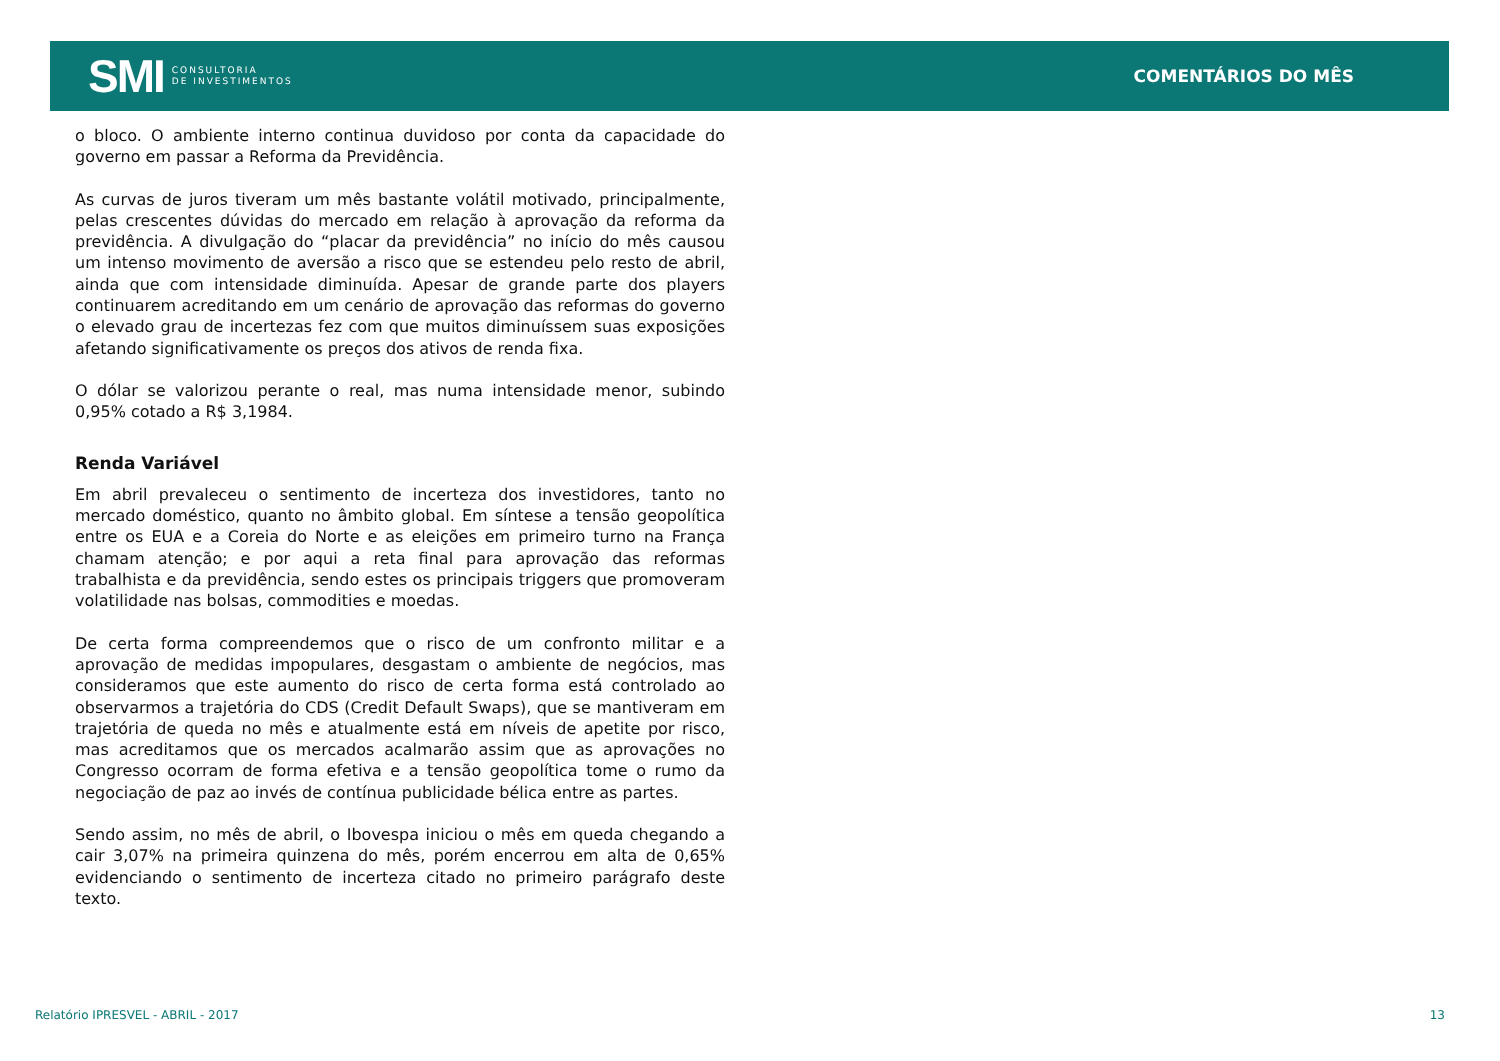SMI CONSULTORIA
DE INVESTIMENTOS
COMENTÁRIOS DO MÊS
o bloco. O ambiente interno continua duvidoso por conta da capacidade do governo em passar a Reforma da Previdência.
As curvas de juros tiveram um mês bastante volátil motivado, principalmente, pelas crescentes dúvidas do mercado em relação à aprovação da reforma da previdência. A divulgação do “placar da previdência” no início do mês causou um intenso movimento de aversão a risco que se estendeu pelo resto de abril, ainda que com intensidade diminuída. Apesar de grande parte dos players continuarem acreditando em um cenário de aprovação das reformas do governo o elevado grau de incertezas fez com que muitos diminuíssem suas exposições afetando significativamente os preços dos ativos de renda fixa.
O dólar se valorizou perante o real, mas numa intensidade menor, subindo 0,95% cotado a R$ 3,1984.
Renda Variável
Em abril prevaleceu o sentimento de incerteza dos investidores, tanto no mercado doméstico, quanto no âmbito global. Em síntese a tensão geopolítica entre os EUA e a Coreia do Norte e as eleições em primeiro turno na França chamam atenção; e por aqui a reta final para aprovação das reformas trabalhista e da previdência, sendo estes os principais triggers que promoveram volatilidade nas bolsas, commodities e moedas.
De certa forma compreendemos que o risco de um confronto militar e a aprovação de medidas impopulares, desgastam o ambiente de negócios, mas consideramos que este aumento do risco de certa forma está controlado ao observarmos a trajetória do CDS (Credit Default Swaps), que se mantiveram em trajetória de queda no mês e atualmente está em níveis de apetite por risco, mas acreditamos que os mercados acalmarão assim que as aprovações no Congresso ocorram de forma efetiva e a tensão geopolítica tome o rumo da negociação de paz ao invés de contínua publicidade bélica entre as partes.
Sendo assim, no mês de abril, o Ibovespa iniciou o mês em queda chegando a cair 3,07% na primeira quinzena do mês, porém encerrou em alta de 0,65% evidenciando o sentimento de incerteza citado no primeiro parágrafo deste texto.
Relatório IPRESVEL - ABRIL - 2017 13